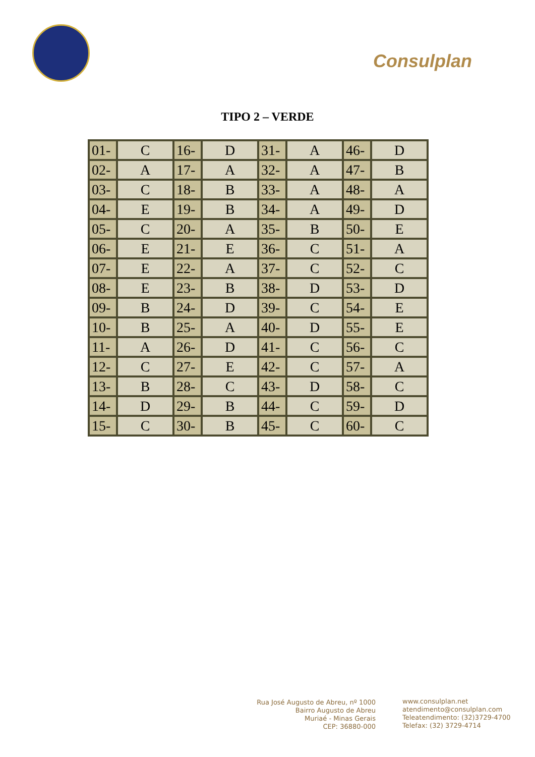Consulplan
TIPO 2 – VERDE
| 01- | C | 16- | D | 31- | A | 46- | D |
| 02- | A | 17- | A | 32- | A | 47- | B |
| 03- | C | 18- | B | 33- | A | 48- | A |
| 04- | E | 19- | B | 34- | A | 49- | D |
| 05- | C | 20- | A | 35- | B | 50- | E |
| 06- | E | 21- | E | 36- | C | 51- | A |
| 07- | E | 22- | A | 37- | C | 52- | C |
| 08- | E | 23- | B | 38- | D | 53- | D |
| 09- | B | 24- | D | 39- | C | 54- | E |
| 10- | B | 25- | A | 40- | D | 55- | E |
| 11- | A | 26- | D | 41- | C | 56- | C |
| 12- | C | 27- | E | 42- | C | 57- | A |
| 13- | B | 28- | C | 43- | D | 58- | C |
| 14- | D | 29- | B | 44- | C | 59- | D |
| 15- | C | 30- | B | 45- | C | 60- | C |
Rua José Augusto de Abreu, nº 1000
Bairro Augusto de Abreu
Muriaé - Minas Gerais
CEP: 36880-000
www.consulplan.net
atendimento@consulplan.com
Teleatendimento: (32)3729-4700
Telefax: (32) 3729-4714